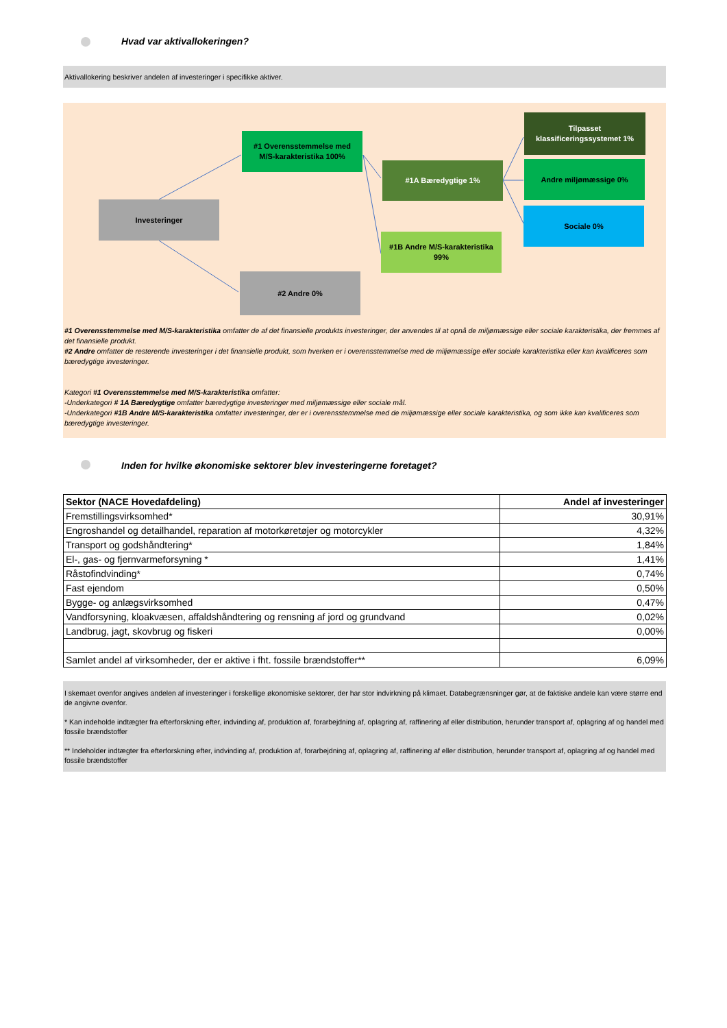Hvad var aktivallokeringen?
Aktivallokering beskriver andelen af investeringer i specifikke aktiver.
#1 Overensstemmelse med
M/S-karakteristika 100%
Investeringer
#2 Andre 0%
#1A Bæredygtige 1%
#1B Andre M/S-karakteristika
99%
Tilpasset
klassificeringssystemet 1%
Andre miljømæssige 0%
Sociale 0%
#1 Overensstemmelse med M/S-karakteristika omfatter de af det finansielle produkts investeringer, der anvendes til at opnå de miljømæssige eller sociale karakteristika, der fremmes af det finansielle produkt.
#2 Andre omfatter de resterende investeringer i det finansielle produkt, som hverken er i overensstemmelse med de miljømæssige eller sociale karakteristika eller kan kvalificeres som bæredygtige investeringer.
Kategori #1 Overensstemmelse med M/S-karakteristika omfatter:
-Underkategori # 1A Bæredygtige omfatter bæredygtige investeringer med miljømæssige eller sociale mål.
-Underkategori #1B Andre M/S-karakteristika omfatter investeringer, der er i overensstemmelse med de miljømæssige eller sociale karakteristika, og som ikke kan kvalificeres som bæredygtige investeringer.
Inden for hvilke økonomiske sektorer blev investeringerne foretaget?
| Sektor (NACE Hovedafdeling) | Andel af investeringer |
| --- | --- |
| Fremstillingsvirksomhed* | 30,91% |
| Engroshandel og detailhandel, reparation af motorkøretøjer og motorcykler | 4,32% |
| Transport og godshåndtering* | 1,84% |
| El-, gas- og fjernvarmeforsyning * | 1,41% |
| Råstofindvinding* | 0,74% |
| Fast ejendom | 0,50% |
| Bygge- og anlægsvirksomhed | 0,47% |
| Vandforsyning, kloakvæsen, affaldshåndtering og rensning af jord og grundvand | 0,02% |
| Landbrug, jagt, skovbrug og fiskeri | 0,00% |
| Samlet andel af virksomheder, der er aktive i fht. fossile brændstoffer** | 6,09% |
I skemaet ovenfor angives andelen af investeringer i forskellige økonomiske sektorer, der har stor indvirkning på klimaet. Databegrænsninger gør, at de faktiske andele kan være større end de angivne ovenfor.
* Kan indeholde indtægter fra efterforskning efter, indvinding af, produktion af, forarbejdning af, oplagring af, raffinering af eller distribution, herunder transport af, oplagring af og handel med fossile brændstoffer
** Indeholder indtægter fra efterforskning efter, indvinding af, produktion af, forarbejdning af, oplagring af, raffinering af eller distribution, herunder transport af, oplagring af og handel med fossile brændstoffer